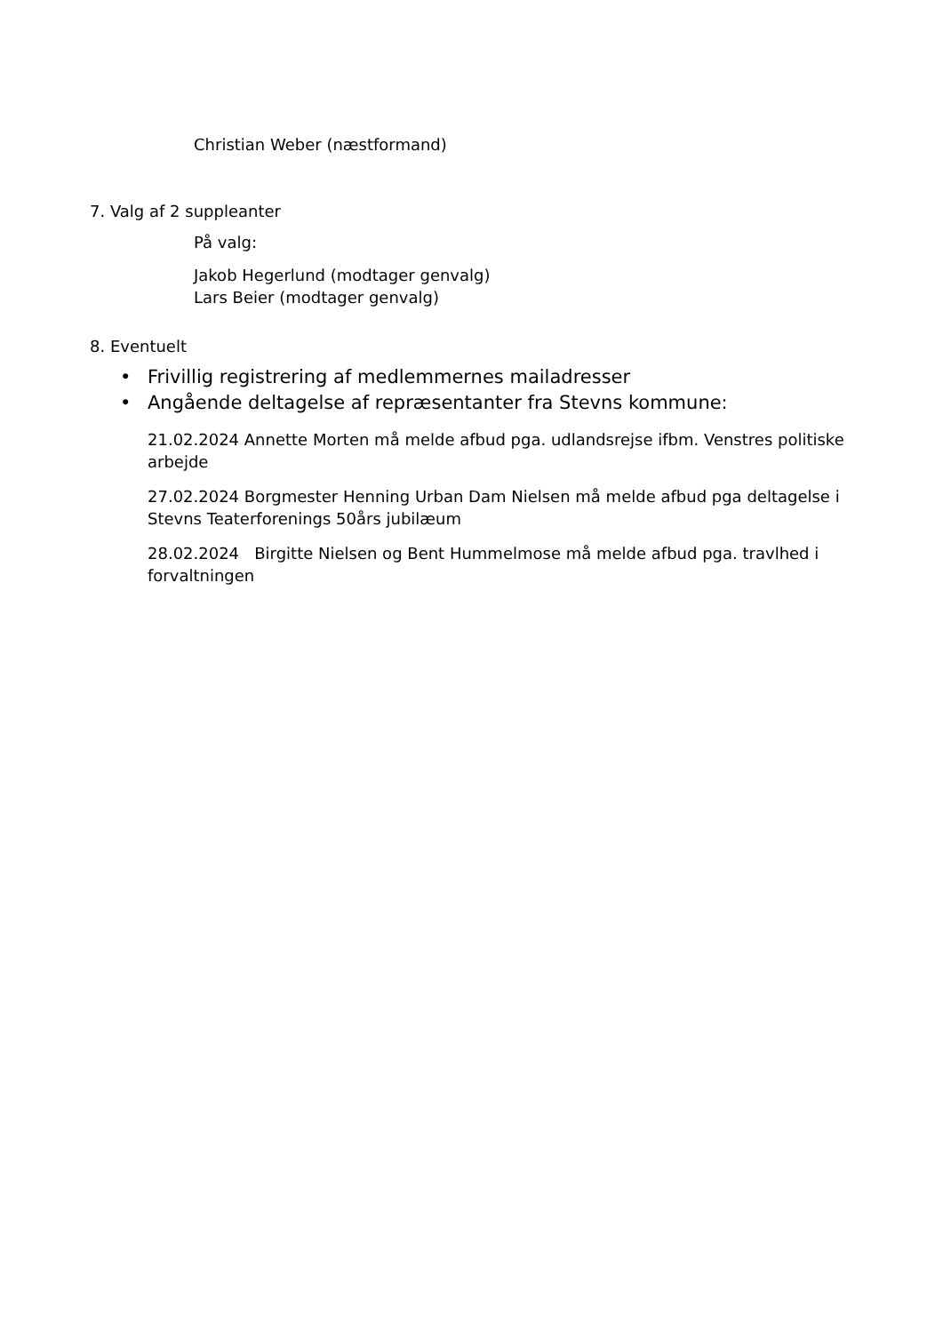Christian Weber (næstformand)
7. Valg af 2 suppleanter
På valg:
Jakob Hegerlund (modtager genvalg)
Lars Beier (modtager genvalg)
8. Eventuelt
• Frivillig registrering af medlemmernes mailadresser
• Angående deltagelse af repræsentanter fra Stevns kommune:
21.02.2024 Annette Morten må melde afbud pga. udlandsrejse ifbm. Venstres politiske arbejde
27.02.2024 Borgmester Henning Urban Dam Nielsen må melde afbud pga deltagelse i Stevns Teaterforenings 50års jubilæum
28.02.2024 Birgitte Nielsen og Bent Hummelmose må melde afbud pga. travlhed i forvaltningen